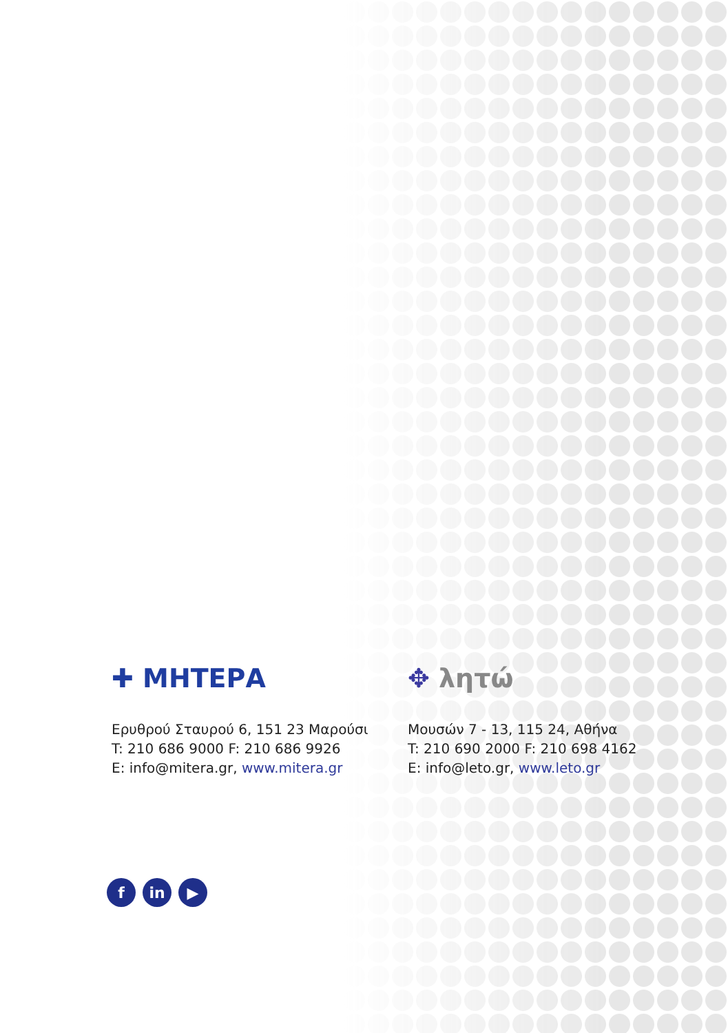✚ ΜΗΤΕΡΑ
Ερυθρού Σταυρού 6, 151 23 Μαρούσι
T: 210 686 9000 F: 210 686 9926
E: info@mitera.gr, www.mitera.gr
✥ λητώ
Μουσών 7 - 13, 115 24, Αθήνα
T: 210 690 2000 F: 210 698 4162
E: info@leto.gr, www.leto.gr
fin ▶